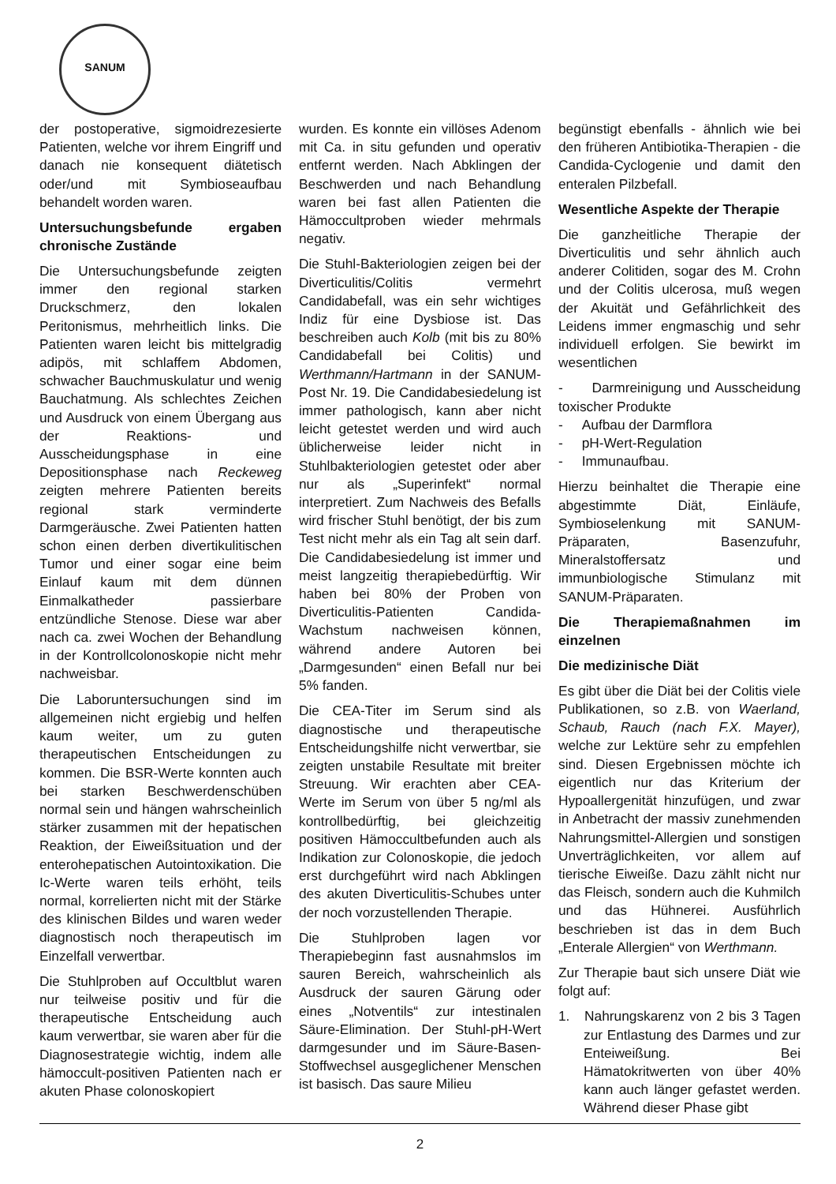SANUM
der postoperative, sigmoidrezesierte Patienten, welche vor ihrem Eingriff und danach nie konsequent diätetisch oder/und mit Symbioseaufbau behandelt worden waren.
Untersuchungsbefunde ergaben chronische Zustände
Die Untersuchungsbefunde zeigten immer den regional starken Druckschmerz, den lokalen Peritonismus, mehrheitlich links. Die Patienten waren leicht bis mittelgradig adipös, mit schlaffem Abdomen, schwacher Bauchmuskulatur und wenig Bauchatmung. Als schlechtes Zeichen und Ausdruck von einem Übergang aus der Reaktions- und Ausscheidungsphase in eine Depositionsphase nach Reckeweg zeigten mehrere Patienten bereits regional stark verminderte Darmgeräusche. Zwei Patienten hatten schon einen derben divertikulitischen Tumor und einer sogar eine beim Einlauf kaum mit dem dünnen Einmalkatheder passierbare entzündliche Stenose. Diese war aber nach ca. zwei Wochen der Behandlung in der Kontrollcolonoskopie nicht mehr nachweisbar.
Die Laboruntersuchungen sind im allgemeinen nicht ergiebig und helfen kaum weiter, um zu guten therapeutischen Entscheidungen zu kommen. Die BSR-Werte konnten auch bei starken Beschwerdenschüben normal sein und hängen wahrscheinlich stärker zusammen mit der hepatischen Reaktion, der Eiweißsituation und der enterohepatischen Autointoxikation. Die Ic-Werte waren teils erhöht, teils normal, korrelierten nicht mit der Stärke des klinischen Bildes und waren weder diagnostisch noch therapeutisch im Einzelfall verwertbar.
Die Stuhlproben auf Occultblut waren nur teilweise positiv und für die therapeutische Entscheidung auch kaum verwertbar, sie waren aber für die Diagnosestrategie wichtig, indem alle hämoccult-positiven Patienten nach er akuten Phase colonoskopiert
wurden. Es konnte ein villöses Adenom mit Ca. in situ gefunden und operativ entfernt werden. Nach Abklingen der Beschwerden und nach Behandlung waren bei fast allen Patienten die Hämoccultproben wieder mehrmals negativ.
Die Stuhl-Bakteriologien zeigen bei der Diverticulitis/Colitis vermehrt Candidabefall, was ein sehr wichtiges Indiz für eine Dysbiose ist. Das beschreiben auch Kolb (mit bis zu 80% Candidabefall bei Colitis) und Werthmann/Hartmann in der SANUM-Post Nr. 19. Die Candidabesiedelung ist immer pathologisch, kann aber nicht leicht getestet werden und wird auch üblicherweise leider nicht in Stuhlbakteriologien getestet oder aber nur als „Superinfekt“ normal interpretiert. Zum Nachweis des Befalls wird frischer Stuhl benötigt, der bis zum Test nicht mehr als ein Tag alt sein darf. Die Candidabesiedelung ist immer und meist langzeitig therapiebedürftig. Wir haben bei 80% der Proben von Diverticulitis-Patienten Candida-Wachstum nachweisen können, während andere Autoren bei „Darmgesunden“ einen Befall nur bei 5% fanden.
Die CEA-Titer im Serum sind als diagnostische und therapeutische Entscheidungshilfe nicht verwertbar, sie zeigten unstabile Resultate mit breiter Streuung. Wir erachten aber CEA-Werte im Serum von über 5 ng/ml als kontrollbedürftig, bei gleichzeitig positiven Hämoccultbefunden auch als Indikation zur Colonoskopie, die jedoch erst durchgeführt wird nach Abklingen des akuten Diverticulitis-Schubes unter der noch vorzustellenden Therapie.
Die Stuhlproben lagen vor Therapiebeginn fast ausnahmslos im sauren Bereich, wahrscheinlich als Ausdruck der sauren Gärung oder eines „Notventils“ zur intestinalen Säure-Elimination. Der Stuhl-pH-Wert darmgesunder und im Säure-Basen-Stoffwechsel ausgeglichener Menschen ist basisch. Das saure Milieu
begünstigt ebenfalls - ähnlich wie bei den früheren Antibiotika-Therapien - die Candida-Cyclogenie und damit den enteralen Pilzbefall.
Wesentliche Aspekte der Therapie
Die ganzheitliche Therapie der Diverticulitis und sehr ähnlich auch anderer Colitiden, sogar des M. Crohn und der Colitis ulcerosa, muß wegen der Akuität und Gefährlichkeit des Leidens immer engmaschig und sehr individuell erfolgen. Sie bewirkt im wesentlichen
- Darmreinigung und Ausscheidung toxischer Produkte
- Aufbau der Darmflora
- pH-Wert-Regulation
- Immunaufbau.
Hierzu beinhaltet die Therapie eine abgestimmte Diät, Einläufe, Symbioselenkung mit SANUM-Präparaten, Basenzufuhr, Mineralstoffersatz und immunbiologische Stimulanz mit SANUM-Präparaten.
Die Therapiemaßnahmen im einzelnen
Die medizinische Diät
Es gibt über die Diät bei der Colitis viele Publikationen, so z.B. von Waerland, Schaub, Rauch (nach F.X. Mayer), welche zur Lektüre sehr zu empfehlen sind. Diesen Ergebnissen möchte ich eigentlich nur das Kriterium der Hypoallergenität hinzufügen, und zwar in Anbetracht der massiv zunehmenden Nahrungsmittel-Allergien und sonstigen Unverträglichkeiten, vor allem auf tierische Eiweiße. Dazu zählt nicht nur das Fleisch, sondern auch die Kuhmilch und das Hühnerei. Ausführlich beschrieben ist das in dem Buch „Enterale Allergien“ von Werthmann.
Zur Therapie baut sich unsere Diät wie folgt auf:
1. Nahrungskarenz von 2 bis 3 Tagen zur Entlastung des Darmes und zur Enteiweißung. Bei Hämatokritwerten von über 40% kann auch länger gefastet werden. Während dieser Phase gibt
2